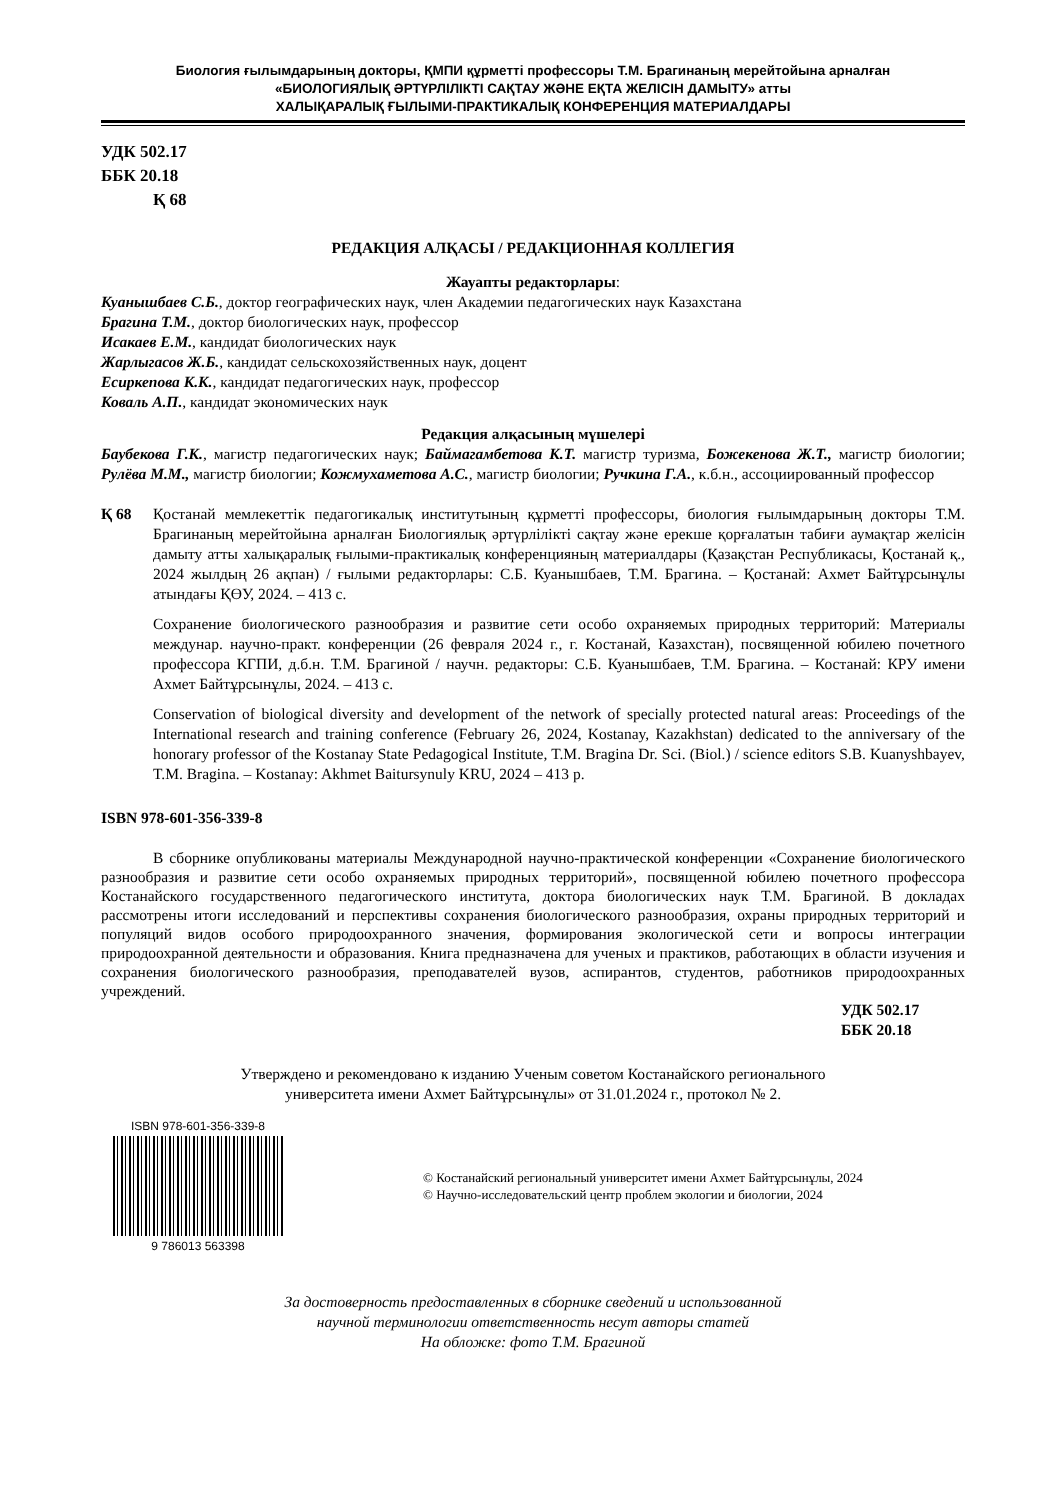Биология ғылымдарының докторы, ҚМПИ құрметті профессоры Т.М. Брагинаның мерейтойына арналған
«БИОЛОГИЯЛЫҚ ӘРТҮРЛІЛІКТІ САҚТАУ ЖӘНЕ ЕҚТА ЖЕЛІСІН ДАМЫТУ» атты
ХАЛЫҚАРАЛЫҚ ҒЫЛЫМИ-ПРАКТИКАЛЫҚ КОНФЕРЕНЦИЯ МАТЕРИАЛДАРЫ
УДК 502.17
ББК 20.18
Қ 68
РЕДАКЦИЯ АЛҚАСЫ / РЕДАКЦИОННАЯ КОЛЛЕГИЯ
Жауапты редакторлары:
Куанышбаев С.Б., доктор географических наук, член Академии педагогических наук Казахстана
Брагина Т.М., доктор биологических наук, профессор
Исакаев Е.М., кандидат биологических наук
Жарлыгасов Ж.Б., кандидат сельскохозяйственных наук, доцент
Есиркепова К.К., кандидат педагогических наук, профессор
Коваль А.П., кандидат экономических наук
Редакция алқасының мүшелері
Баубекова Г.К., магистр педагогических наук; Баймагамбетова К.Т. магистр туризма, Божекенова Ж.Т., магистр биологии; Рулёва М.М., магистр биологии; Кожмухаметова А.С., магистр биологии; Ручкина Г.А., к.б.н., ассоциированный профессор
Қ 68 Қостанай мемлекеттік педагогикалық институтының құрметті профессоры, биология ғылымдарының докторы Т.М. Брагинаның мерейтойына арналған Биологиялық әртүрлілікті сақтау және ерекше қорғалатын табиғи аумақтар желісін дамыту атты халықаралық ғылыми-практикалық конференцияның материалдары (Қазақстан Республикасы, Қостанай қ., 2024 жылдың 26 ақпан) / ғылыми редакторлары: С.Б. Куанышбаев, Т.М. Брагина. – Қостанай: Ахмет Байтұрсынұлы атындағы ҚӨУ, 2024. – 413 с.
Сохранение биологического разнообразия и развитие сети особо охраняемых природных территорий: Материалы междунар. научно-практ. конференции (26 февраля 2024 г., г. Костанай, Казахстан), посвященной юбилею почетного профессора КГПИ, д.б.н. Т.М. Брагиной / научн. редакторы: С.Б. Куанышбаев, Т.М. Брагина. – Костанай: КРУ имени Ахмет Байтұрсынұлы, 2024. – 413 с.
Conservation of biological diversity and development of the network of specially protected natural areas: Proceedings of the International research and training conference (February 26, 2024, Kostanay, Kazakhstan) dedicated to the anniversary of the honorary professor of the Kostanay State Pedagogical Institute, T.M. Bragina Dr. Sci. (Biol.) / science editors S.B. Kuanyshbayev, T.M. Bragina. – Kostanay: Akhmet Baitursynuly KRU, 2024 – 413 p.
ISBN 978-601-356-339-8
В сборнике опубликованы материалы Международной научно-практической конференции «Сохранение биологического разнообразия и развитие сети особо охраняемых природных территорий», посвященной юбилею почетного профессора Костанайского государственного педагогического института, доктора биологических наук Т.М. Брагиной. В докладах рассмотрены итоги исследований и перспективы сохранения биологического разнообразия, охраны природных территорий и популяций видов особого природоохранного значения, формирования экологической сети и вопросы интеграции природоохранной деятельности и образования. Книга предназначена для ученых и практиков, работающих в области изучения и сохранения биологического разнообразия, преподавателей вузов, аспирантов, студентов, работников природоохранных учреждений.
УДК 502.17
ББК 20.18
Утверждено и рекомендовано к изданию Ученым советом Костанайского регионального
университета имени Ахмет Байтұрсынұлы» от 31.01.2024 г., протокол № 2.
ISBN 978-601-356-339-8
9 786013 563398
© Костанайский региональный университет имени Ахмет Байтұрсынұлы, 2024
© Научно-исследовательский центр проблем экологии и биологии, 2024
За достоверность предоставленных в сборнике сведений и использованной
научной терминологии ответственность несут авторы статей
На обложке: фото Т.М. Брагиной